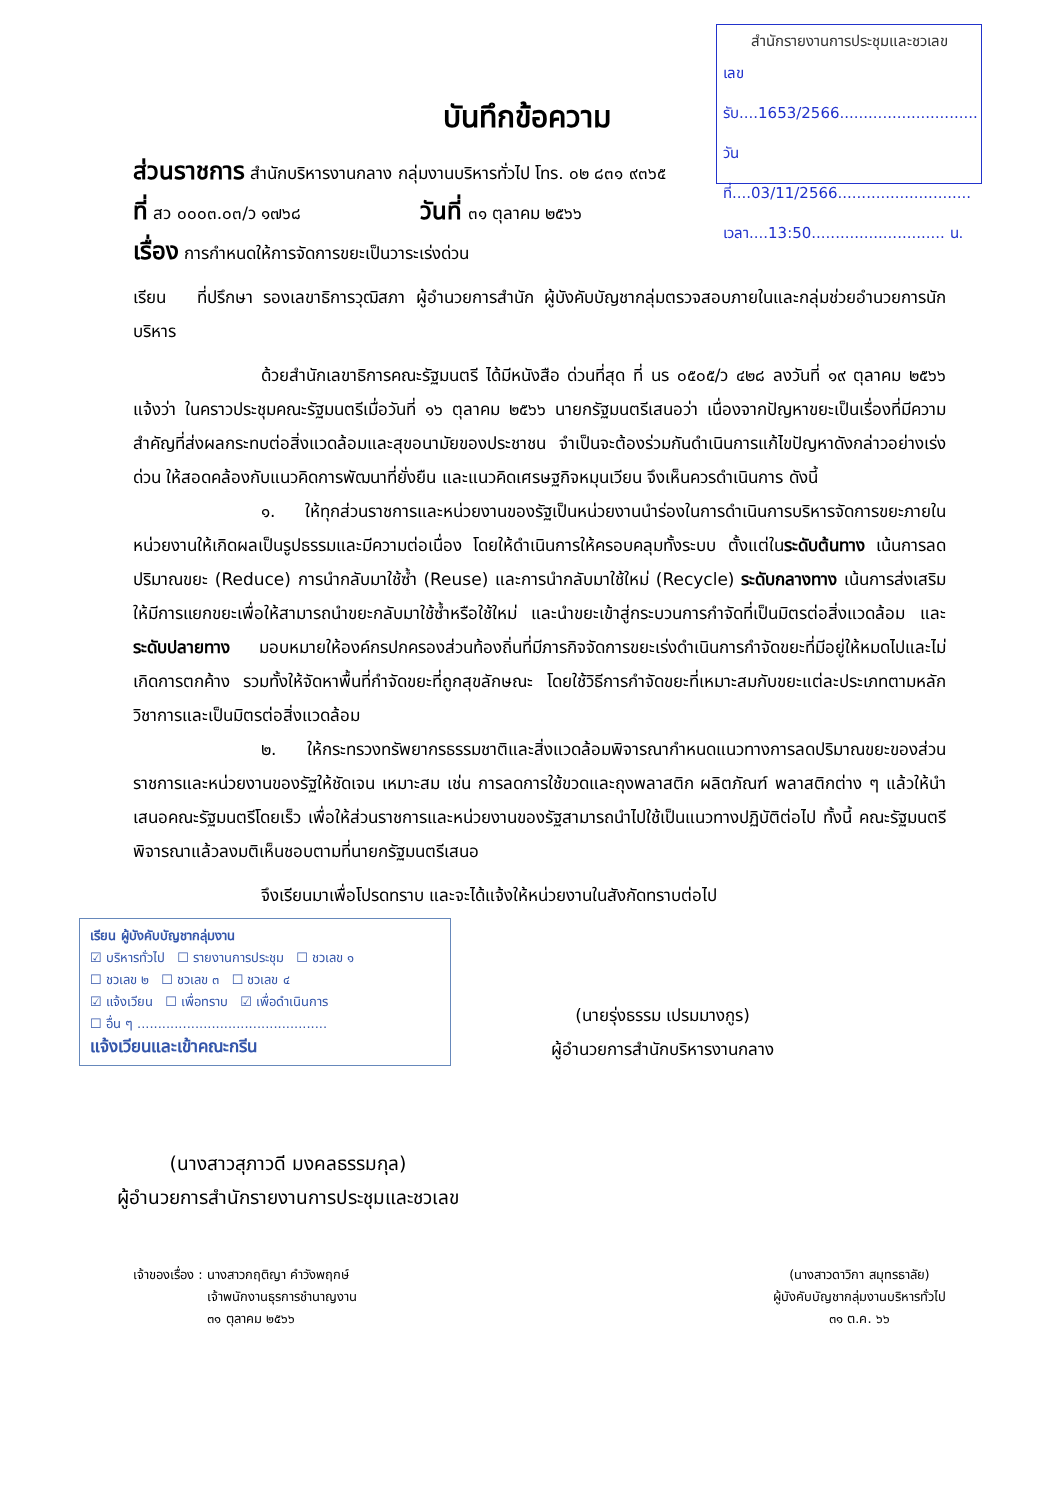สำนักรายงานการประชุมและชวเลข
เลขรับ....1653/2566.............................
วันที่....03/11/2566............................
เวลา....13:50............................ น.
บันทึกข้อความ
ส่วนราชการ สำนักบริหารงานกลาง กลุ่มงานบริหารทั่วไป โทร. ๐๒ ๘๓๑ ๙๓๖๕
ที่ สว ๐๐๐๓.๐๓/ว ๑๗๖๘ วันที่ ๓๑ ตุลาคม ๒๕๖๖
เรื่อง การกำหนดให้การจัดการขยะเป็นวาระเร่งด่วน
เรียน ที่ปรึกษา รองเลขาธิการวุฒิสภา ผู้อำนวยการสำนัก ผู้บังคับบัญชากลุ่มตรวจสอบภายในและกลุ่มช่วยอำนวยการนักบริหาร
ด้วยสำนักเลขาธิการคณะรัฐมนตรี ได้มีหนังสือ ด่วนที่สุด ที่ นร ๐๕๐๕/ว ๔๒๘ ลงวันที่ ๑๙ ตุลาคม ๒๕๖๖ แจ้งว่า ในคราวประชุมคณะรัฐมนตรีเมื่อวันที่ ๑๖ ตุลาคม ๒๕๖๖ นายกรัฐมนตรีเสนอว่า เนื่องจากปัญหาขยะเป็นเรื่องที่มีความสำคัญที่ส่งผลกระทบต่อสิ่งแวดล้อมและสุขอนามัยของประชาชน จำเป็นจะต้องร่วมกันดำเนินการแก้ไขปัญหาดังกล่าวอย่างเร่งด่วน ให้สอดคล้องกับแนวคิดการพัฒนาที่ยั่งยืน และแนวคิดเศรษฐกิจหมุนเวียน จึงเห็นควรดำเนินการ ดังนี้
๑. ให้ทุกส่วนราชการและหน่วยงานของรัฐเป็นหน่วยงานนำร่องในการดำเนินการบริหารจัดการขยะภายในหน่วยงานให้เกิดผลเป็นรูปธรรมและมีความต่อเนื่อง โดยให้ดำเนินการให้ครอบคลุมทั้งระบบ ตั้งแต่ในระดับต้นทาง เน้นการลดปริมาณขยะ (Reduce) การนำกลับมาใช้ซ้ำ (Reuse) และการนำกลับมาใช้ใหม่ (Recycle) ระดับกลางทาง เน้นการส่งเสริมให้มีการแยกขยะเพื่อให้สามารถนำขยะกลับมาใช้ซ้ำหรือใช้ใหม่ และนำขยะเข้าสู่กระบวนการกำจัดที่เป็นมิตรต่อสิ่งแวดล้อม และระดับปลายทาง มอบหมายให้องค์กรปกครองส่วนท้องถิ่นที่มีภารกิจจัดการขยะเร่งดำเนินการกำจัดขยะที่มีอยู่ให้หมดไปและไม่เกิดการตกค้าง รวมทั้งให้จัดหาพื้นที่กำจัดขยะที่ถูกสุขลักษณะ โดยใช้วิธีการกำจัดขยะที่เหมาะสมกับขยะแต่ละประเภทตามหลักวิชาการและเป็นมิตรต่อสิ่งแวดล้อม
๒. ให้กระทรวงทรัพยากรธรรมชาติและสิ่งแวดล้อมพิจารณากำหนดแนวทางการลดปริมาณขยะของส่วนราชการและหน่วยงานของรัฐให้ชัดเจน เหมาะสม เช่น การลดการใช้ขวดและถุงพลาสติก ผลิตภัณฑ์ พลาสติกต่าง ๆ แล้วให้นำเสนอคณะรัฐมนตรีโดยเร็ว เพื่อให้ส่วนราชการและหน่วยงานของรัฐสามารถนำไปใช้เป็นแนวทางปฏิบัติต่อไป ทั้งนี้ คณะรัฐมนตรีพิจารณาแล้วลงมติเห็นชอบตามที่นายกรัฐมนตรีเสนอ
จึงเรียนมาเพื่อโปรดทราบ และจะได้แจ้งให้หน่วยงานในสังกัดทราบต่อไป
เรียน ผู้บังคับบัญชากลุ่มงาน
☑ บริหารทั่วไป ☐ รายงานการประชุม ☐ ชวเลข ๑
☐ ชวเลข ๒ ☐ ชวเลข ๓ ☐ ชวเลข ๔
☑ แจ้งเวียน ☐ เพื่อทราบ ☑ เพื่อดำเนินการ
☐ อื่น ๆ ..............................................
แจ้งเวียนและเข้าคณะกรีน
(นายรุ่งธรรม เปรมมางกูร)
ผู้อำนวยการสำนักบริหารงานกลาง
(นางสาวสุภาวดี มงคลธรรมกุล)
ผู้อำนวยการสำนักรายงานการประชุมและชวเลข
เจ้าของเรื่อง : นางสาวกฤติญา คำวังพฤกษ์
เจ้าพนักงานธุรการชำนาญงาน
๓๑ ตุลาคม ๒๕๖๖
(นางสาวดาวิกา สมุทรธาลัย)
ผู้บังคับบัญชากลุ่มงานบริหารทั่วไป
๓๑ ต.ค. ๖๖